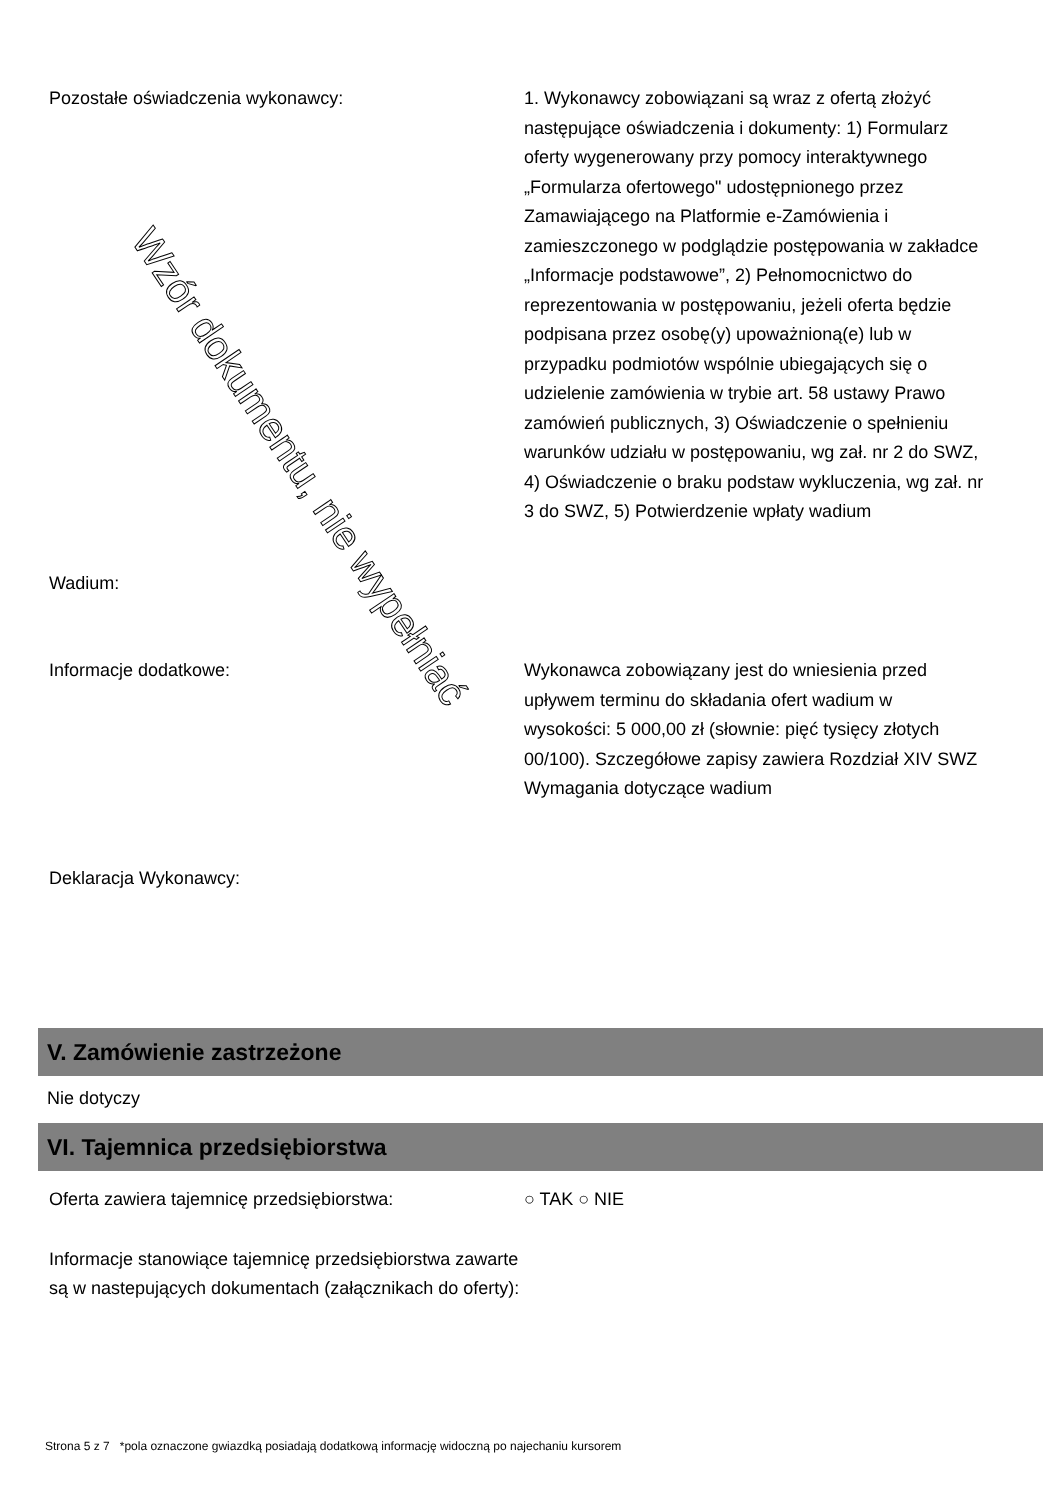Pozostałe oświadczenia wykonawcy: 1. Wykonawcy zobowiązani są wraz z ofertą złożyć następujące oświadczenia i dokumenty: 1) Formularz oferty wygenerowany przy pomocy interaktywnego „Formularza ofertowego" udostępnionego przez Zamawiającego na Platformie e-Zamówienia i zamieszczonego w podglądzie postępowania w zakładce „Informacje podstawowe”, 2) Pełnomocnictwo do reprezentowania w postępowaniu, jeżeli oferta będzie podpisana przez osobę(y) upoważnioną(e) lub w przypadku podmiotów wspólnie ubiegających się o udzielenie zamówienia w trybie art. 58 ustawy Prawo zamówień publicznych, 3) Oświadczenie o spełnieniu warunków udziału w postępowaniu, wg zał. nr 2 do SWZ, 4) Oświadczenie o braku podstaw wykluczenia, wg zał. nr 3 do SWZ, 5) Potwierdzenie wpłaty wadium
Wadium:
Informacje dodatkowe: Wykonawca zobowiązany jest do wniesienia przed upływem terminu do składania ofert wadium w wysokości: 5 000,00 zł (słownie: pięć tysięcy złotych 00/100). Szczegółowe zapisy zawiera Rozdział XIV SWZ Wymagania dotyczące wadium
Deklaracja Wykonawcy:
V. Zamówienie zastrzeżone
Nie dotyczy
VI. Tajemnica przedsiębiorstwa
Oferta zawiera tajemnicę przedsiębiorstwa: ○ TAK ○ NIE
Informacje stanowiące tajemnicę przedsiębiorstwa zawarte są w nastepujących dokumentach (załącznikach do oferty):
Strona 5 z 7 *pola oznaczone gwiazdką posiadają dodatkową informację widoczną po najechaniu kursorem
Wzór dokumentu, nie wypełniać